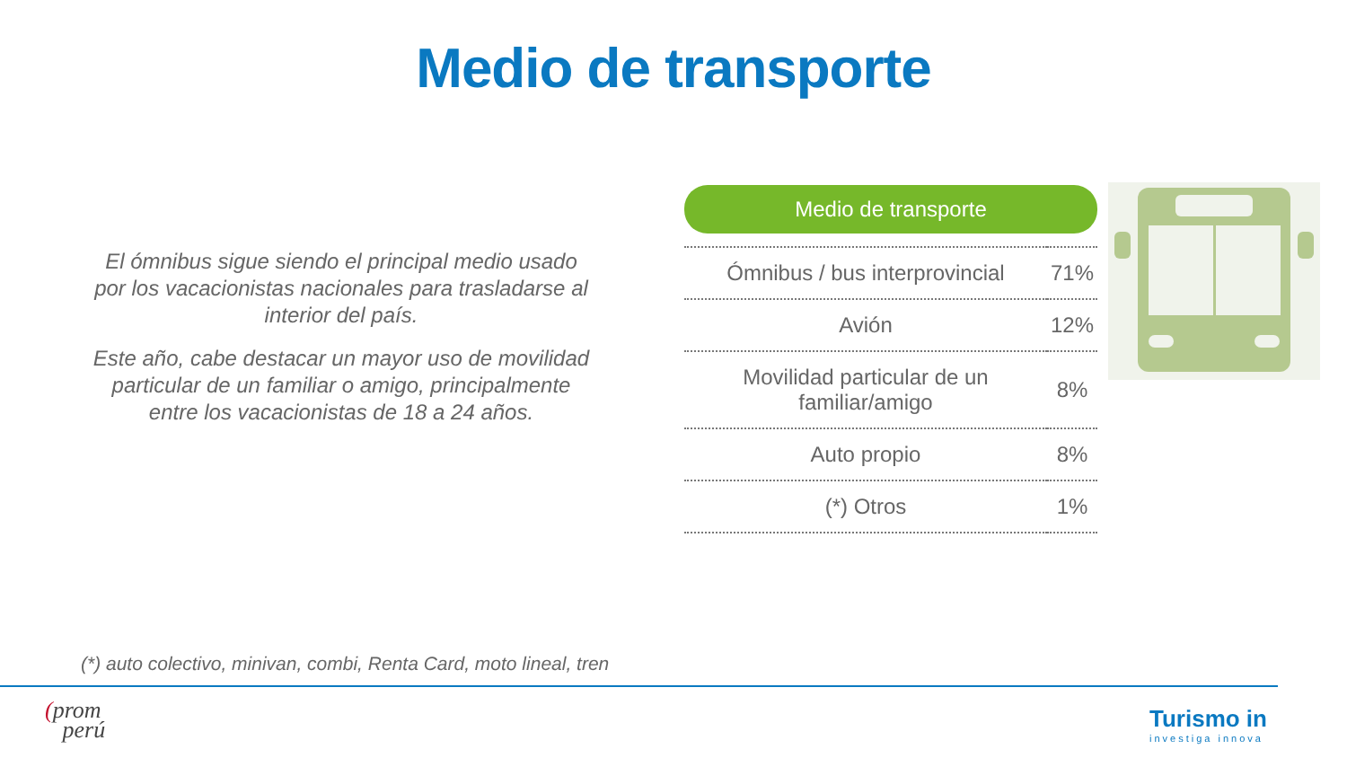Medio de transporte
El ómnibus sigue siendo el principal medio usado por los vacacionistas nacionales para trasladarse al interior del país.
Este año, cabe destacar un mayor uso de movilidad particular de un familiar o amigo, principalmente entre los vacacionistas de 18 a 24 años.
Medio de transporte
| Ómnibus / bus interprovincial | 71% |
| Avión | 12% |
| Movilidad particular de un familiar/amigo | 8% |
| Auto propio | 8% |
| (*) Otros | 1% |
(*) auto colectivo, minivan, combi, Renta Card, moto lineal, tren
(prom
perú
Turismo in
investiga innova